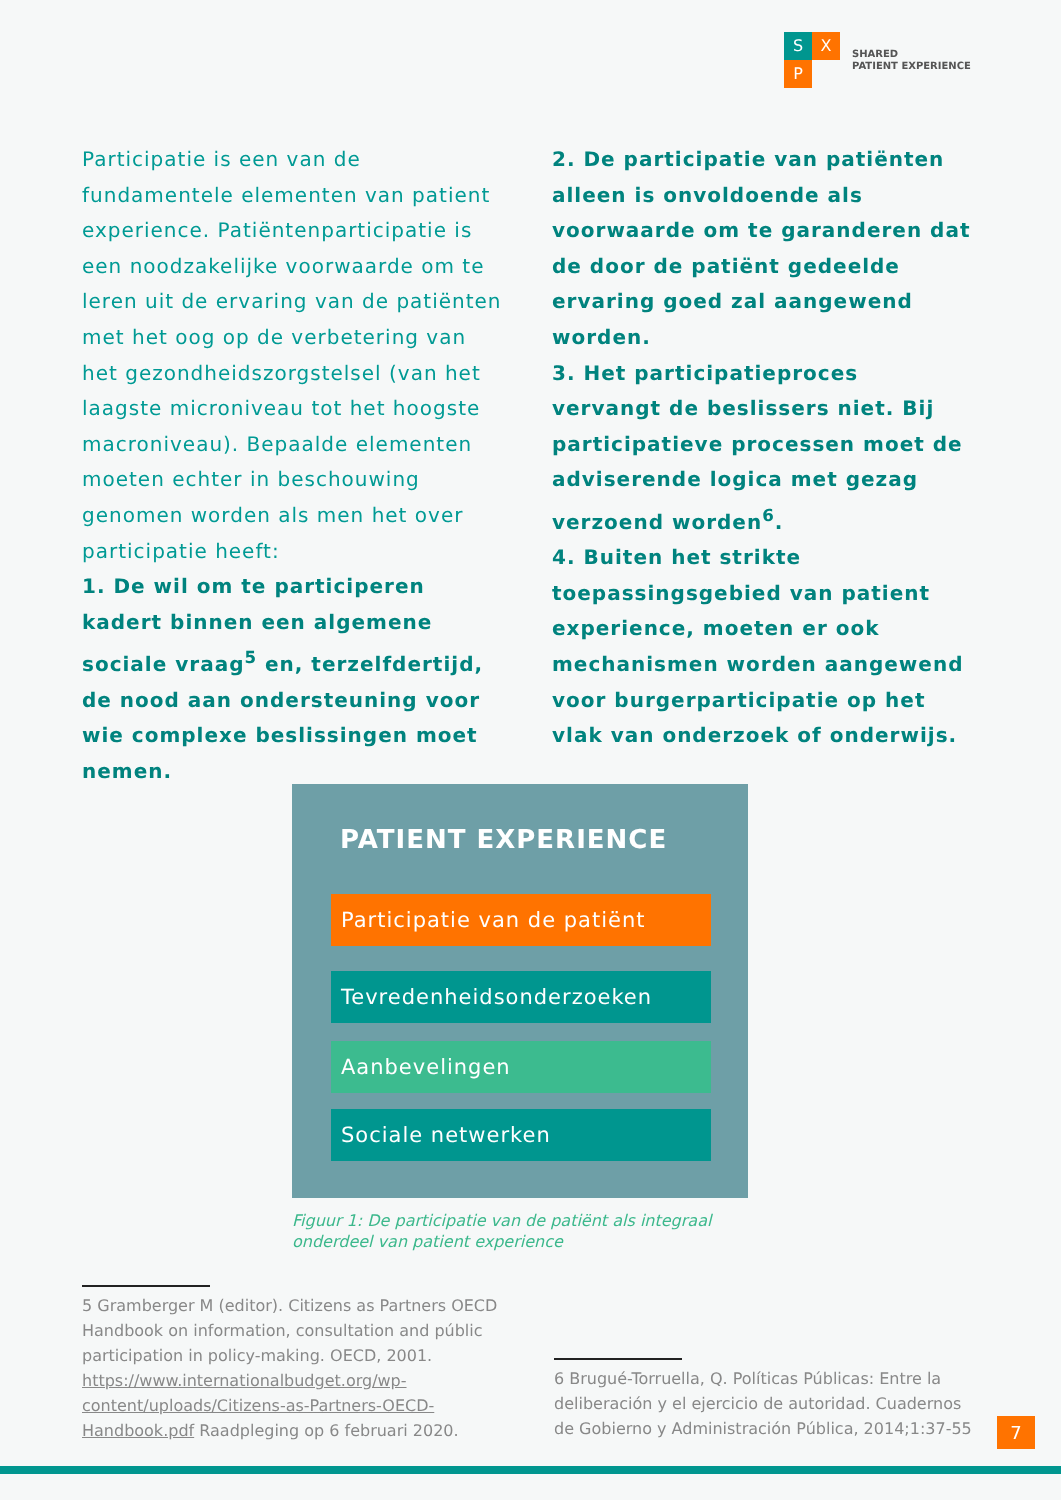S X
P
SHARED
PATIENT EXPERIENCE
Participatie is een van de fundamentele elementen van patient experience. Patiëntenparticipatie is een noodzakelijke voorwaarde om te leren uit de ervaring van de patiënten met het oog op de verbetering van het gezondheidszorgstelsel (van het laagste microniveau tot het hoogste macroniveau). Bepaalde elementen moeten echter in beschouwing genomen worden als men het over participatie heeft:
1. De wil om te participeren kadert binnen een algemene sociale vraag<sup>5</sup> en, terzelfdertijd, de nood aan ondersteuning voor wie complexe beslissingen moet nemen.
2. De participatie van patiënten alleen is onvoldoende als voorwaarde om te garanderen dat de door de patiënt gedeelde ervaring goed zal aangewend worden.
3. Het participatieproces vervangt de beslissers niet. Bij participatieve processen moet de adviserende logica met gezag verzoend worden<sup>6</sup>.
4. Buiten het strikte toepassingsgebied van patient experience, moeten er ook mechanismen worden aangewend voor burgerparticipatie op het vlak van onderzoek of onderwijs.
PATIENT EXPERIENCE
Participatie van de patiënt
Tevredenheidsonderzoeken
Aanbevelingen
Sociale netwerken
Figuur 1: De participatie van de patiënt als integraal onderdeel van patient experience
5 Gramberger M (editor). Citizens as Partners OECD Handbook on information, consultation and públic participation in policy-making. OECD, 2001. https://www.internationalbudget.org/wp-content/uploads/Citizens-as-Partners-OECD-Handbook.pdf Raadpleging op 6 februari 2020.
6 Brugué-Torruella, Q. Políticas Públicas: Entre la deliberación y el ejercicio de autoridad. Cuadernos de Gobierno y Administración Pública, 2014;1:37-55
7